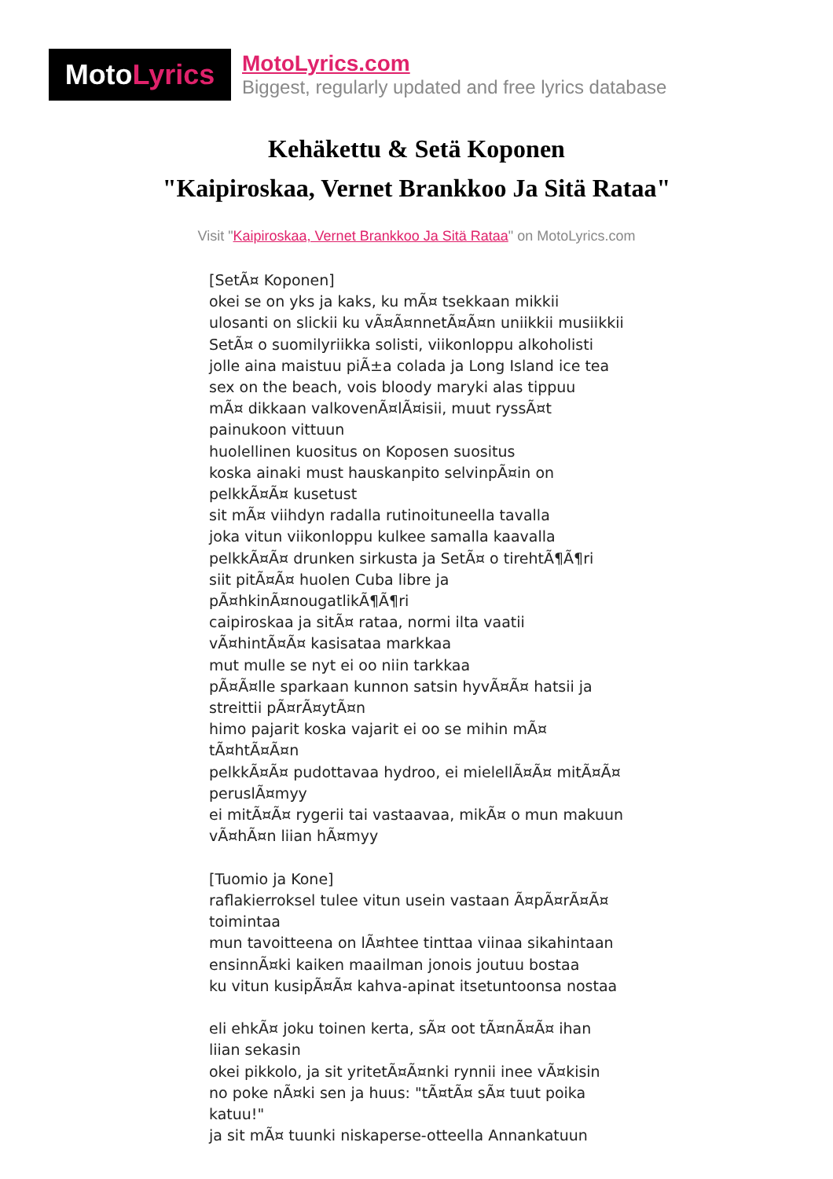Moto Lyrics
MotoLyrics.com
Biggest, regularly updated and free lyrics database
Kehäkettu & Setä Koponen
"Kaipiroskaa, Vernet Brankkoo Ja Sitä Rataa"
Visit "Kaipiroskaa, Vernet Brankkoo Ja Sitä Rataa" on MotoLyrics.com
[SetÃ¤ Koponen] okei se on yks ja kaks, ku mÃ¤ tsekkaan mikkii ulosanti on slickii ku vÃ¤Ã¤nnetÃ¤Ã¤n uniikkii musiikkii SetÃ¤ o suomilyriikka solisti, viikonloppu alkoholisti jolle aina maistuu piÃ±a colada ja Long Island ice tea sex on the beach, vois bloody maryki alas tippuu mÃ¤ dikkaan valkovenÃ¤lÃ¤isii, muut ryssÃ¤t painukoon vittuun huolellinen kuositus on Koposen suositus koska ainaki must hauskanpito selvinpÃ¤in on pelkkÃ¤Ã¤ kusetust sit mÃ¤ viihdyn radalla rutinoituneella tavalla joka vitun viikonloppu kulkee samalla kaavalla pelkkÃ¤Ã¤ drunken sirkusta ja SetÃ¤ o tirehtÃ¶Ã¶ri siit pitÃ¤Ã¤ huolen Cuba libre ja pÃ¤hkinÃ¤nougatlikÃ¶Ã¶ri caipiroskaa ja sitÃ¤ rataa, normi ilta vaatii vÃ¤hintÃ¤Ã¤ kasisataa markkaa mut mulle se nyt ei oo niin tarkkaa pÃ¤Ã¤lle sparkaan kunnon satsin hyvÃ¤Ã¤ hatsii ja streittii pÃ¤rÃ¤ytÃ¤n himo pajarit koska vajarit ei oo se mihin mÃ¤ tÃ¤htÃ¤Ã¤n pelkkÃ¤Ã¤ pudottavaa hydroo, ei mielellÃ¤Ã¤ mitÃ¤Ã¤ peruslÃ¤myy ei mitÃ¤Ã¤ rygerii tai vastaavaa, mikÃ¤ o mun makuun vÃ¤hÃ¤n liian hÃ¤myy [Tuomio ja Kone] raflakierroksel tulee vitun usein vastaan Ã¤pÃ¤rÃ¤Ã¤ toimintaa mun tavoitteena on lÃ¤htee tinttaa viinaa sikahintaan ensinnÃ¤ki kaiken maailman jonois joutuu bostaa ku vitun kusipÃ¤Ã¤ kahva-apinat itsetuntoonsa nostaa eli ehkÃ¤ joku toinen kerta, sÃ¤ oot tÃ¤nÃ¤Ã¤ ihan liian sekasin okei pikkolo, ja sit yritetÃ¤Ã¤nki rynnii inee vÃ¤kisin no poke nÃ¤ki sen ja huus: "tÃ¤tÃ¤ sÃ¤ tuut poika katuu!" ja sit mÃ¤ tuunki niskaperse-otteella Annankatuun